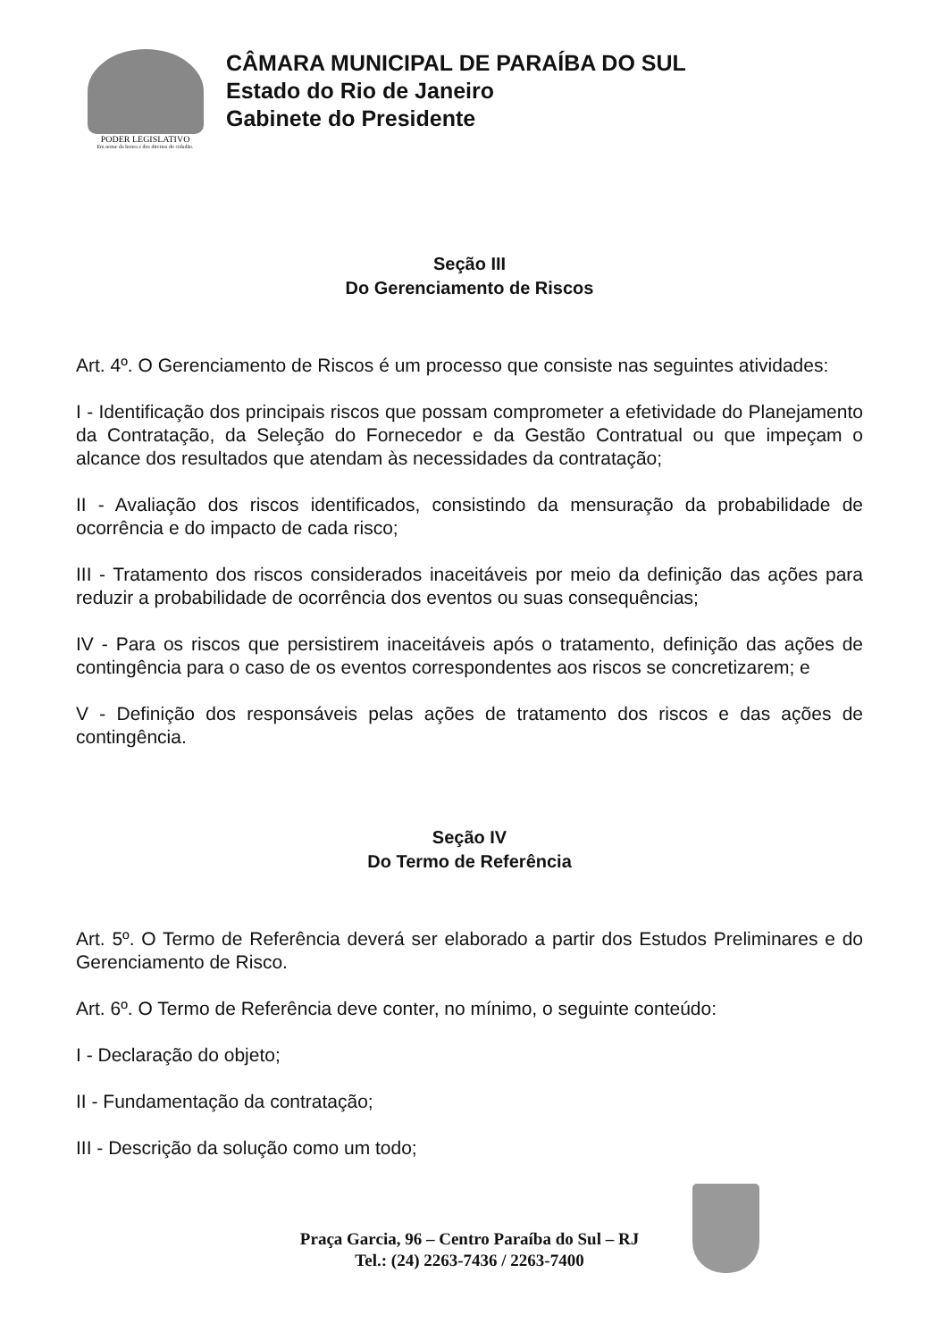PODER LEGISLATIVO
Em nome da honra e dos direitos do cidadão.
CÂMARA MUNICIPAL DE PARAÍBA DO SUL
Estado do Rio de Janeiro
Gabinete do Presidente
Seção III
Do Gerenciamento de Riscos
Art. 4º. O Gerenciamento de Riscos é um processo que consiste nas seguintes atividades:
I - Identificação dos principais riscos que possam comprometer a efetividade do Planejamento da Contratação, da Seleção do Fornecedor e da Gestão Contratual ou que impeçam o alcance dos resultados que atendam às necessidades da contratação;
II - Avaliação dos riscos identificados, consistindo da mensuração da probabilidade de ocorrência e do impacto de cada risco;
III - Tratamento dos riscos considerados inaceitáveis por meio da definição das ações para reduzir a probabilidade de ocorrência dos eventos ou suas consequências;
IV - Para os riscos que persistirem inaceitáveis após o tratamento, definição das ações de contingência para o caso de os eventos correspondentes aos riscos se concretizarem; e
V - Definição dos responsáveis pelas ações de tratamento dos riscos e das ações de contingência.
Seção IV
Do Termo de Referência
Art. 5º. O Termo de Referência deverá ser elaborado a partir dos Estudos Preliminares e do Gerenciamento de Risco.
Art. 6º. O Termo de Referência deve conter, no mínimo, o seguinte conteúdo:
I - Declaração do objeto;
II - Fundamentação da contratação;
III - Descrição da solução como um todo;
Praça Garcia, 96 – Centro Paraíba do Sul – RJ
Tel.: (24) 2263-7436 / 2263-7400